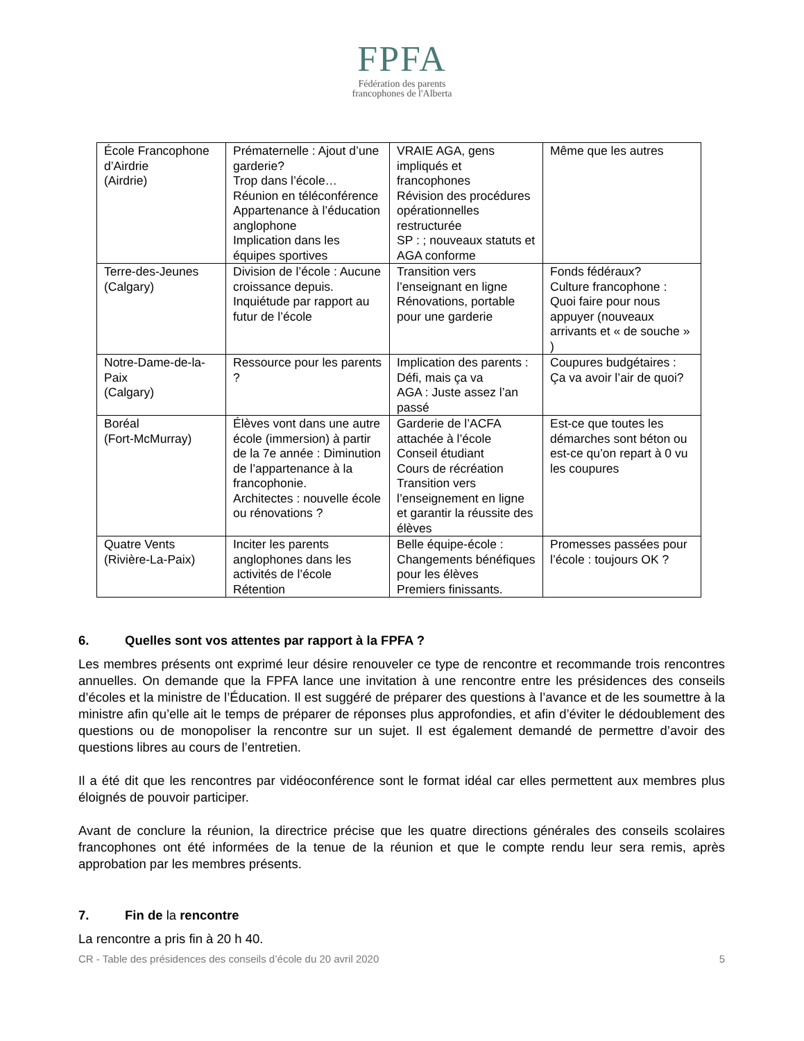FPFA
Fédération des parents
francophones de l'Alberta
| École Francophone d’Airdrie (Airdrie) | Prématernelle : Ajout d’une garderie? Trop dans l’école… Réunion en téléconférence Appartenance à l’éducation anglophone Implication dans les équipes sportives | VRAIE AGA, gens impliqués et francophones Révision des procédures opérationnelles restructurée SP : ; nouveaux statuts et AGA conforme | Même que les autres |
| Terre-des-Jeunes (Calgary) | Division de l’école : Aucune croissance depuis. Inquiétude par rapport au futur de l’école | Transition vers l’enseignant en ligne Rénovations, portable pour une garderie | Fonds fédéraux? Culture francophone : Quoi faire pour nous appuyer (nouveaux arrivants et « de souche » ) |
| Notre-Dame-de-la-Paix (Calgary) | Ressource pour les parents ? | Implication des parents : Défi, mais ça va AGA : Juste assez l’an passé | Coupures budgétaires : Ça va avoir l’air de quoi? |
| Boréal (Fort-McMurray) | Élèves vont dans une autre école (immersion) à partir de la 7e année : Diminution de l’appartenance à la francophonie. Architectes : nouvelle école ou rénovations ? | Garderie de l’ACFA attachée à l’école Conseil étudiant Cours de récréation Transition vers l’enseignement en ligne et garantir la réussite des élèves | Est-ce que toutes les démarches sont béton ou est-ce qu’on repart à 0 vu les coupures |
| Quatre Vents (Rivière-La-Paix) | Inciter les parents anglophones dans les activités de l’école Rétention | Belle équipe-école : Changements bénéfiques pour les élèves Premiers finissants. | Promesses passées pour l’école : toujours OK ? |
6. Quelles sont vos attentes par rapport à la FPFA ?
Les membres présents ont exprimé leur désire renouveler ce type de rencontre et recommande trois rencontres annuelles. On demande que la FPFA lance une invitation à une rencontre entre les présidences des conseils d’écoles et la ministre de l’Éducation. Il est suggéré de préparer des questions à l’avance et de les soumettre à la ministre afin qu’elle ait le temps de préparer de réponses plus approfondies, et afin d’éviter le dédoublement des questions ou de monopoliser la rencontre sur un sujet. Il est également demandé de permettre d’avoir des questions libres au cours de l’entretien.
Il a été dit que les rencontres par vidéoconférence sont le format idéal car elles permettent aux membres plus éloignés de pouvoir participer.
Avant de conclure la réunion, la directrice précise que les quatre directions générales des conseils scolaires francophones ont été informées de la tenue de la réunion et que le compte rendu leur sera remis, après approbation par les membres présents.
7. Fin de la rencontre
La rencontre a pris fin à 20 h 40.
CR - Table des présidences des conseils d’école du 20 avril 2020 5